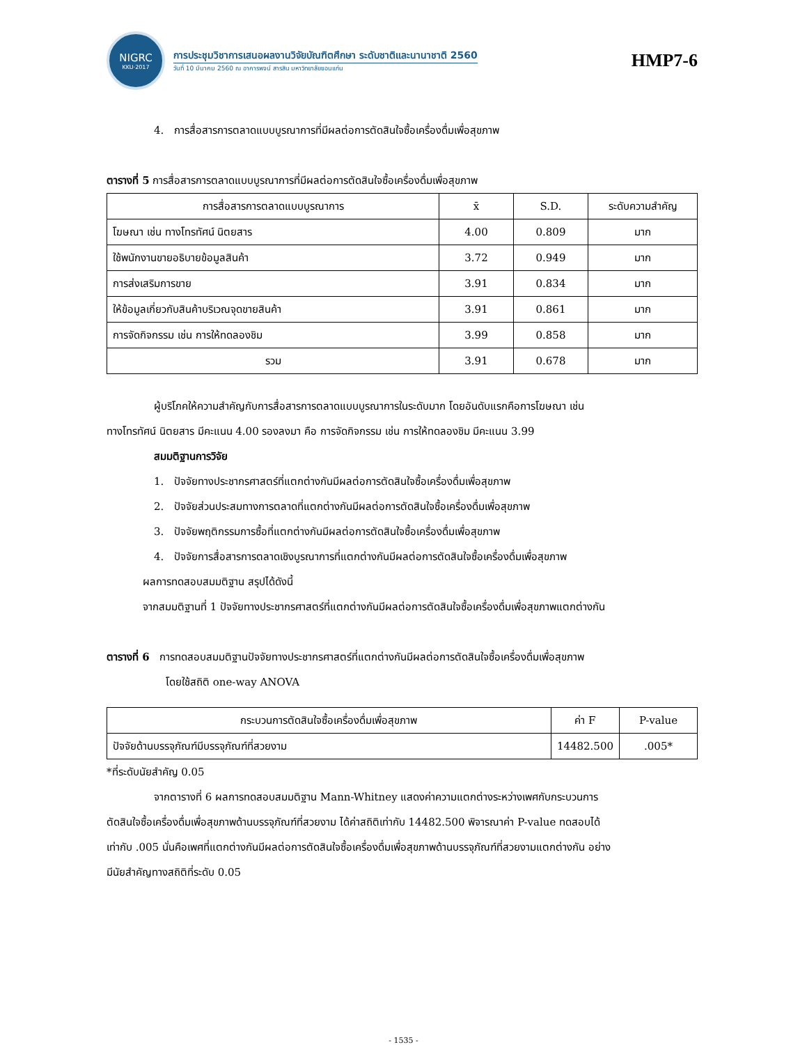NIGRC
KKU·2017
การประชุมวิชาการเสนอผลงานวิจัยบัณฑิตศึกษา ระดับชาติและนานาชาติ 2560
วันที่ 10 มีนาคม 2560 ณ อาคารพจน์ สารสิน มหาวิทยาลัยขอนแก่น
HMP7-6
4. การสื่อสารการตลาดแบบบูรณาการที่มีผลต่อการตัดสินใจซื้อเครื่องดื่มเพื่อสุขภาพ
ตารางที่ 5 การสื่อสารการตลาดแบบบูรณาการที่มีผลต่อการตัดสินใจซื้อเครื่องดื่มเพื่อสุขภาพ
| การสื่อสารการตลาดแบบบูรณาการ | x̄ | S.D. | ระดับความสำคัญ |
| --- | --- | --- | --- |
| โฆษณา เช่น ทางโทรทัศน์ นิตยสาร | 4.00 | 0.809 | มาก |
| ใช้พนักงานขายอธิบายข้อมูลสินค้า | 3.72 | 0.949 | มาก |
| การส่งเสริมการขาย | 3.91 | 0.834 | มาก |
| ให้ข้อมูลเกี่ยวกับสินค้าบริเวณจุดขายสินค้า | 3.91 | 0.861 | มาก |
| การจัดกิจกรรม เช่น การให้ทดลองชิม | 3.99 | 0.858 | มาก |
| รวม | 3.91 | 0.678 | มาก |
ผู้บริโภคให้ความสำคัญกับการสื่อสารการตลาดแบบบูรณาการในระดับมาก โดยอันดับแรกคือการโฆษณา เช่น
ทางโทรทัศน์ นิตยสาร มีคะแนน 4.00 รองลงมา คือ การจัดกิจกรรม เช่น การให้ทดลองชิม มีคะแนน 3.99
สมมติฐานการวิจัย
1. ปัจจัยทางประชากรศาสตร์ที่แตกต่างกันมีผลต่อการตัดสินใจซื้อเครื่องดื่มเพื่อสุขภาพ
2. ปัจจัยส่วนประสมทางการตลาดที่แตกต่างกันมีผลต่อการตัดสินใจซื้อเครื่องดื่มเพื่อสุขภาพ
3. ปัจจัยพฤติกรรมการซื้อที่แตกต่างกันมีผลต่อการตัดสินใจซื้อเครื่องดื่มเพื่อสุขภาพ
4. ปัจจัยการสื่อสารการตลาดเชิงบูรณาการที่แตกต่างกันมีผลต่อการตัดสินใจซื้อเครื่องดื่มเพื่อสุขภาพ
ผลการทดสอบสมมติฐาน สรุปได้ดังนี้
จากสมมติฐานที่ 1 ปัจจัยทางประชากรศาสตร์ที่แตกต่างกันมีผลต่อการตัดสินใจซื้อเครื่องดื่มเพื่อสุขภาพแตกต่างกัน
ตารางที่ 6 การทดสอบสมมติฐานปัจจัยทางประชากรศาสตร์ที่แตกต่างกันมีผลต่อการตัดสินใจซื้อเครื่องดื่มเพื่อสุขภาพ
โดยใช้สถิติ one-way ANOVA
| กระบวนการตัดสินใจซื้อเครื่องดื่มเพื่อสุขภาพ | ค่า F | P-value |
| --- | --- | --- |
| ปัจจัยด้านบรรจุภัณฑ์มีบรรจุภัณฑ์ที่สวยงาม | 14482.500 | .005* |
*ที่ระดับนัยสำคัญ 0.05
จากตารางที่ 6 ผลการทดสอบสมมติฐาน Mann-Whitney แสดงค่าความแตกต่างระหว่างเพศกับกระบวนการ
ตัดสินใจซื้อเครื่องดื่มเพื่อสุขภาพด้านบรรจุภัณฑ์ที่สวยงาม ได้ค่าสถิติเท่ากับ 14482.500 พิจารณาค่า P-value ทดสอบได้
เท่ากับ .005 นั่นคือเพศที่แตกต่างกันมีผลต่อการตัดสินใจซื้อเครื่องดื่มเพื่อสุขภาพด้านบรรจุภัณฑ์ที่สวยงามแตกต่างกัน อย่าง
มีนัยสำคัญทางสถิติที่ระดับ 0.05
- 1535 -